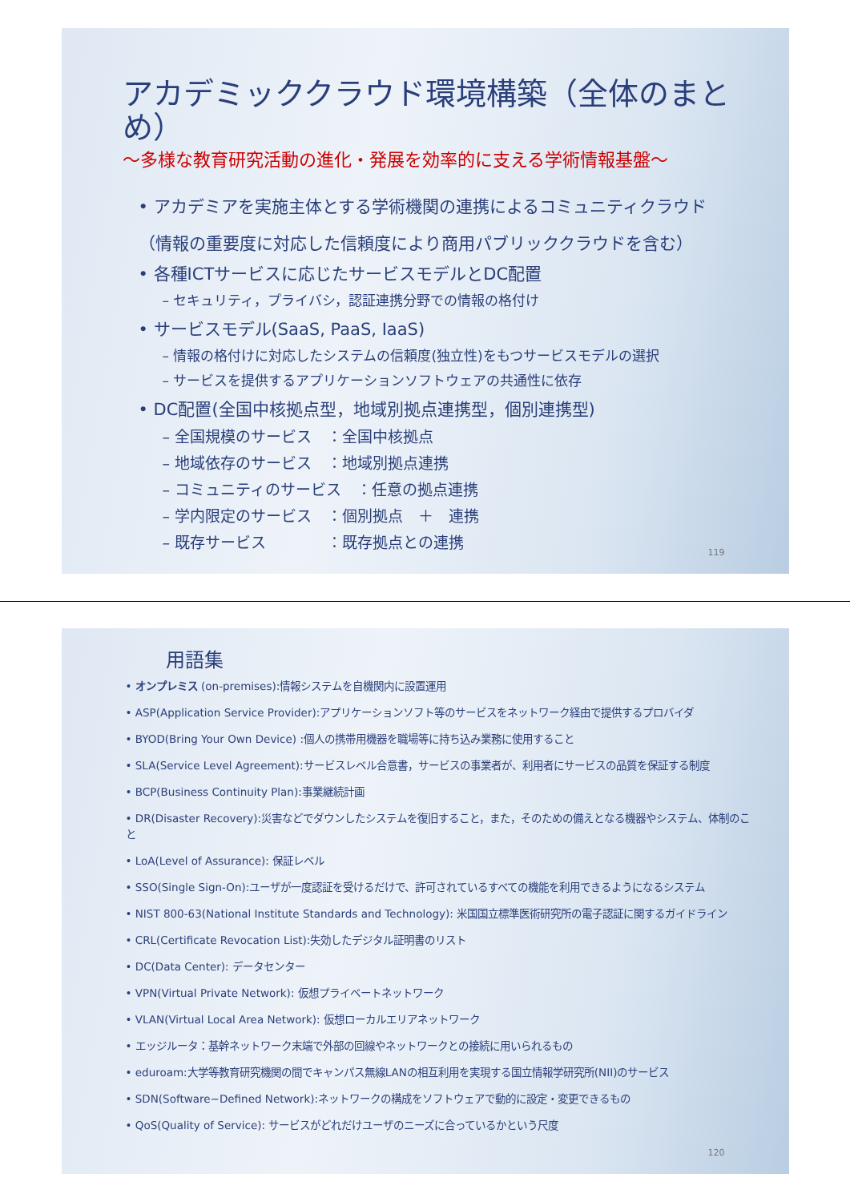アカデミッククラウド環境構築（全体のまとめ）
～多様な教育研究活動の進化・発展を効率的に支える学術情報基盤～
• アカデミアを実施主体とする学術機関の連携によるコミュニティクラウド
（情報の重要度に対応した信頼度により商用パブリッククラウドを含む）
• 各種ICTサービスに応じたサービスモデルとDC配置
– セキュリティ，プライバシ，認証連携分野での情報の格付け
• サービスモデル(SaaS, PaaS, IaaS)
– 情報の格付けに対応したシステムの信頼度(独立性)をもつサービスモデルの選択
– サービスを提供するアプリケーションソフトウェアの共通性に依存
• DC配置(全国中核拠点型，地域別拠点連携型，個別連携型)
– 全国規模のサービス　：全国中核拠点
– 地域依存のサービス　：地域別拠点連携
– コミュニティのサービス　：任意の拠点連携
– 学内限定のサービス　：個別拠点　＋　連携
– 既存サービス　　　　：既存拠点との連携
119
用語集
• オンプレミス (on-premises):情報システムを自機関内に設置運用
• ASP(Application Service Provider):アプリケーションソフト等のサービスをネットワーク経由で提供するプロバイダ
• BYOD(Bring Your Own Device) :個人の携帯用機器を職場等に持ち込み業務に使用すること
• SLA(Service Level Agreement):サービスレベル合意書，サービスの事業者が、利用者にサービスの品質を保証する制度
• BCP(Business Continuity Plan):事業継続計画
• DR(Disaster Recovery):災害などでダウンしたシステムを復旧すること，また，そのための備えとなる機器やシステム、体制のこと
• LoA(Level of Assurance): 保証レベル
• SSO(Single Sign-On):ユーザが一度認証を受けるだけで、許可されているすべての機能を利用できるようになるシステム
• NIST 800-63(National Institute Standards and Technology): 米国国立標準医術研究所の電子認証に関するガイドライン
• CRL(Certificate Revocation List):失効したデジタル証明書のリスト
• DC(Data Center): データセンター
• VPN(Virtual Private Network): 仮想プライベートネットワーク
• VLAN(Virtual Local Area Network): 仮想ローカルエリアネットワーク
• エッジルータ：基幹ネットワーク末端で外部の回線やネットワークとの接続に用いられるもの
• eduroam:大学等教育研究機関の間でキャンパス無線LANの相互利用を実現する国立情報学研究所(NII)のサービス
• SDN(Software−Defined Network):ネットワークの構成をソフトウェアで動的に設定・変更できるもの
• QoS(Quality of Service): サービスがどれだけユーザのニーズに合っているかという尺度
120